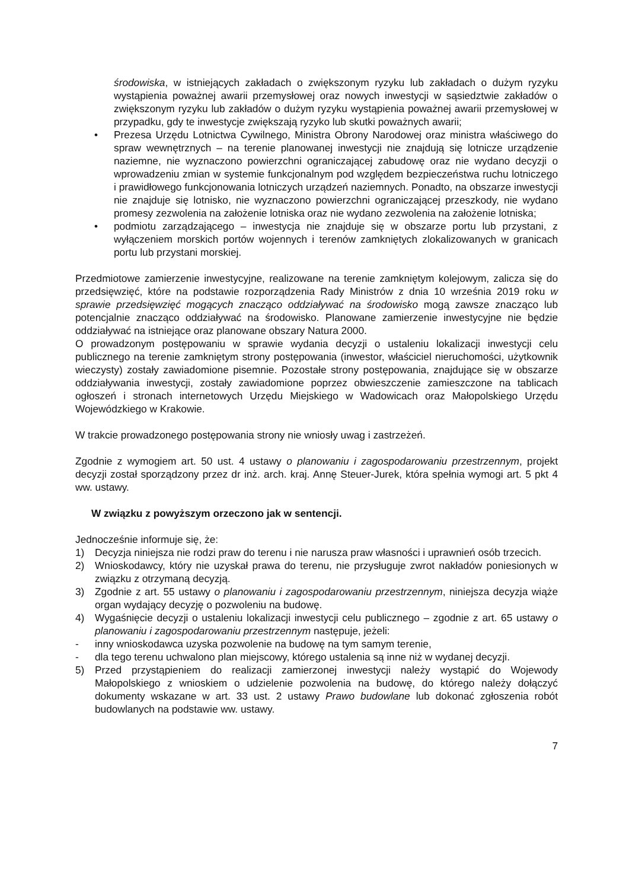środowiska, w istniejących zakładach o zwiększonym ryzyku lub zakładach o dużym ryzyku wystąpienia poważnej awarii przemysłowej oraz nowych inwestycji w sąsiedztwie zakładów o zwiększonym ryzyku lub zakładów o dużym ryzyku wystąpienia poważnej awarii przemysłowej w przypadku, gdy te inwestycje zwiększają ryzyko lub skutki poważnych awarii;
• Prezesa Urzędu Lotnictwa Cywilnego, Ministra Obrony Narodowej oraz ministra właściwego do spraw wewnętrznych – na terenie planowanej inwestycji nie znajdują się lotnicze urządzenie naziemne, nie wyznaczono powierzchni ograniczającej zabudowę oraz nie wydano decyzji o wprowadzeniu zmian w systemie funkcjonalnym pod względem bezpieczeństwa ruchu lotniczego i prawidłowego funkcjonowania lotniczych urządzeń naziemnych. Ponadto, na obszarze inwestycji nie znajduje się lotnisko, nie wyznaczono powierzchni ograniczającej przeszkody, nie wydano promesy zezwolenia na założenie lotniska oraz nie wydano zezwolenia na założenie lotniska;
• podmiotu zarządzającego – inwestycja nie znajduje się w obszarze portu lub przystani, z wyłączeniem morskich portów wojennych i terenów zamkniętych zlokalizowanych w granicach portu lub przystani morskiej.
Przedmiotowe zamierzenie inwestycyjne, realizowane na terenie zamkniętym kolejowym, zalicza się do przedsięwzięć, które na podstawie rozporządzenia Rady Ministrów z dnia 10 września 2019 roku w sprawie przedsięwzięć mogących znacząco oddziaływać na środowisko mogą zawsze znacząco lub potencjalnie znacząco oddziaływać na środowisko. Planowane zamierzenie inwestycyjne nie będzie oddziaływać na istniejące oraz planowane obszary Natura 2000.
O prowadzonym postępowaniu w sprawie wydania decyzji o ustaleniu lokalizacji inwestycji celu publicznego na terenie zamkniętym strony postępowania (inwestor, właściciel nieruchomości, użytkownik wieczysty) zostały zawiadomione pisemnie. Pozostałe strony postępowania, znajdujące się w obszarze oddziaływania inwestycji, zostały zawiadomione poprzez obwieszczenie zamieszczone na tablicach ogłoszeń i stronach internetowych Urzędu Miejskiego w Wadowicach oraz Małopolskiego Urzędu Wojewódzkiego w Krakowie.
W trakcie prowadzonego postępowania strony nie wniosły uwag i zastrzeżeń.
Zgodnie z wymogiem art. 50 ust. 4 ustawy o planowaniu i zagospodarowaniu przestrzennym, projekt decyzji został sporządzony przez dr inż. arch. kraj. Annę Steuer-Jurek, która spełnia wymogi art. 5 pkt 4 ww. ustawy.
W związku z powyższym orzeczono jak w sentencji.
Jednocześnie informuje się, że:
1) Decyzja niniejsza nie rodzi praw do terenu i nie narusza praw własności i uprawnień osób trzecich.
2) Wnioskodawcy, który nie uzyskał prawa do terenu, nie przysługuje zwrot nakładów poniesionych w związku z otrzymaną decyzją.
3) Zgodnie z art. 55 ustawy o planowaniu i zagospodarowaniu przestrzennym, niniejsza decyzja wiąże organ wydający decyzję o pozwoleniu na budowę.
4) Wygaśnięcie decyzji o ustaleniu lokalizacji inwestycji celu publicznego – zgodnie z art. 65 ustawy o planowaniu i zagospodarowaniu przestrzennym następuje, jeżeli:
- inny wnioskodawca uzyska pozwolenie na budowę na tym samym terenie,
- dla tego terenu uchwalono plan miejscowy, którego ustalenia są inne niż w wydanej decyzji.
5) Przed przystąpieniem do realizacji zamierzonej inwestycji należy wystąpić do Wojewody Małopolskiego z wnioskiem o udzielenie pozwolenia na budowę, do którego należy dołączyć dokumenty wskazane w art. 33 ust. 2 ustawy Prawo budowlane lub dokonać zgłoszenia robót budowlanych na podstawie ww. ustawy.
7